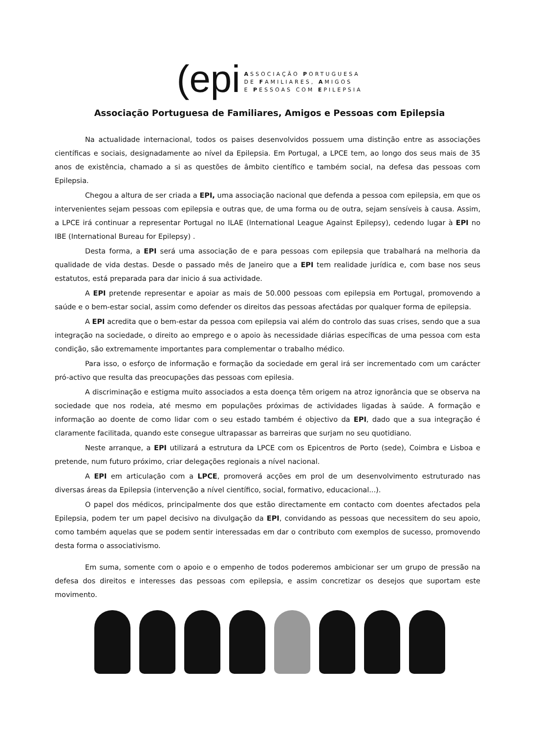(epi
ASSOCIAÇÃO PORTUGUESA
DE FAMILIARES, AMIGOS
E PESSOAS COM EPILEPSIA
Associação Portuguesa de Familiares, Amigos e Pessoas com Epilepsia
Na actualidade internacional, todos os paises desenvolvidos possuem uma distinção entre as associações científicas e sociais, designadamente ao nível da Epilepsia. Em Portugal, a LPCE tem, ao longo dos seus mais de 35 anos de existência, chamado a si as questões de âmbito científico e também social, na defesa das pessoas com Epilepsia.
Chegou a altura de ser criada a EPI, uma associação nacional que defenda a pessoa com epilepsia, em que os intervenientes sejam pessoas com epilepsia e outras que, de uma forma ou de outra, sejam sensíveis à causa. Assim, a LPCE irá continuar a representar Portugal no ILAE (International League Against Epilepsy), cedendo lugar à EPI no IBE (International Bureau for Epilepsy) .
Desta forma, a EPI será uma associação de e para pessoas com epilepsia que trabalhará na melhoria da qualidade de vida destas. Desde o passado mês de Janeiro que a EPI tem realidade jurídica e, com base nos seus estatutos, está preparada para dar inicio á sua actividade.
A EPI pretende representar e apoiar as mais de 50.000 pessoas com epilepsia em Portugal, promovendo a saúde e o bem-estar social, assim como defender os direitos das pessoas afectádas por qualquer forma de epilepsia.
A EPI acredita que o bem-estar da pessoa com epilepsia vai além do controlo das suas crises, sendo que a sua integração na sociedade, o direito ao emprego e o apoio às necessidade diárias específicas de uma pessoa com esta condição, são extremamente importantes para complementar o trabalho médico.
Para isso, o esforço de informação e formação da sociedade em geral irá ser incrementado com um carácter pró-activo que resulta das preocupações das pessoas com epilesia.
A discriminação e estigma muito associados a esta doença têm origem na atroz ignorância que se observa na sociedade que nos rodeia, até mesmo em populações próximas de actividades ligadas à saúde. A formação e informação ao doente de como lidar com o seu estado também é objectivo da EPI, dado que a sua integração é claramente facilitada, quando este consegue ultrapassar as barreiras que surjam no seu quotidiano.
Neste arranque, a EPI utilizará a estrutura da LPCE com os Epicentros de Porto (sede), Coimbra e Lisboa e pretende, num futuro próximo, criar delegações regionais a nível nacional.
A EPI em articulação com a LPCE, promoverá acções em prol de um desenvolvimento estruturado nas diversas áreas da Epilepsia (intervenção a nível científico, social, formativo, educacional...).
O papel dos médicos, principalmente dos que estão directamente em contacto com doentes afectados pela Epilepsia, podem ter um papel decisivo na divulgação da EPI, convidando as pessoas que necessitem do seu apoio, como também aquelas que se podem sentir interessadas em dar o contributo com exemplos de sucesso, promovendo desta forma o associativismo.
Em suma, somente com o apoio e o empenho de todos poderemos ambicionar ser um grupo de pressão na defesa dos direitos e interesses das pessoas com epilepsia, e assim concretizar os desejos que suportam este movimento.